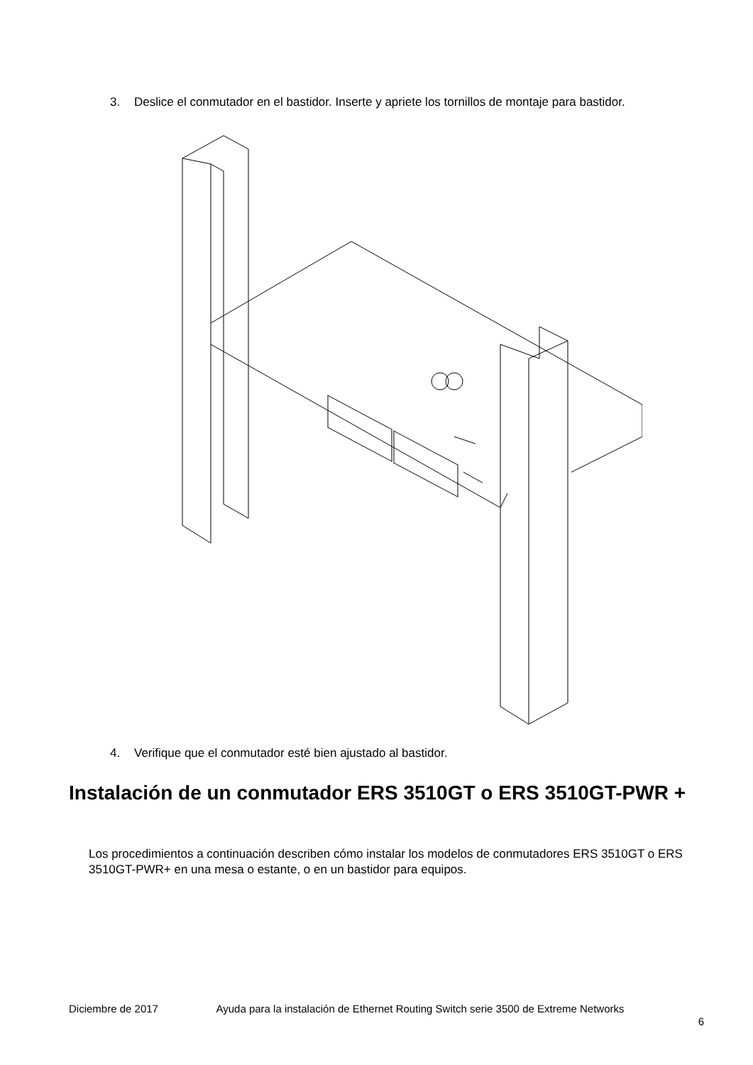3. Deslice el conmutador en el bastidor. Inserte y apriete los tornillos de montaje para bastidor.
4. Verifique que el conmutador esté bien ajustado al bastidor.
Instalación de un conmutador ERS 3510GT o ERS 3510GT-PWR +
Los procedimientos a continuación describen cómo instalar los modelos de conmutadores ERS 3510GT o ERS 3510GT-PWR+ en una mesa o estante, o en un bastidor para equipos.
Diciembre de 2017 Ayuda para la instalación de Ethernet Routing Switch serie 3500 de Extreme Networks
6